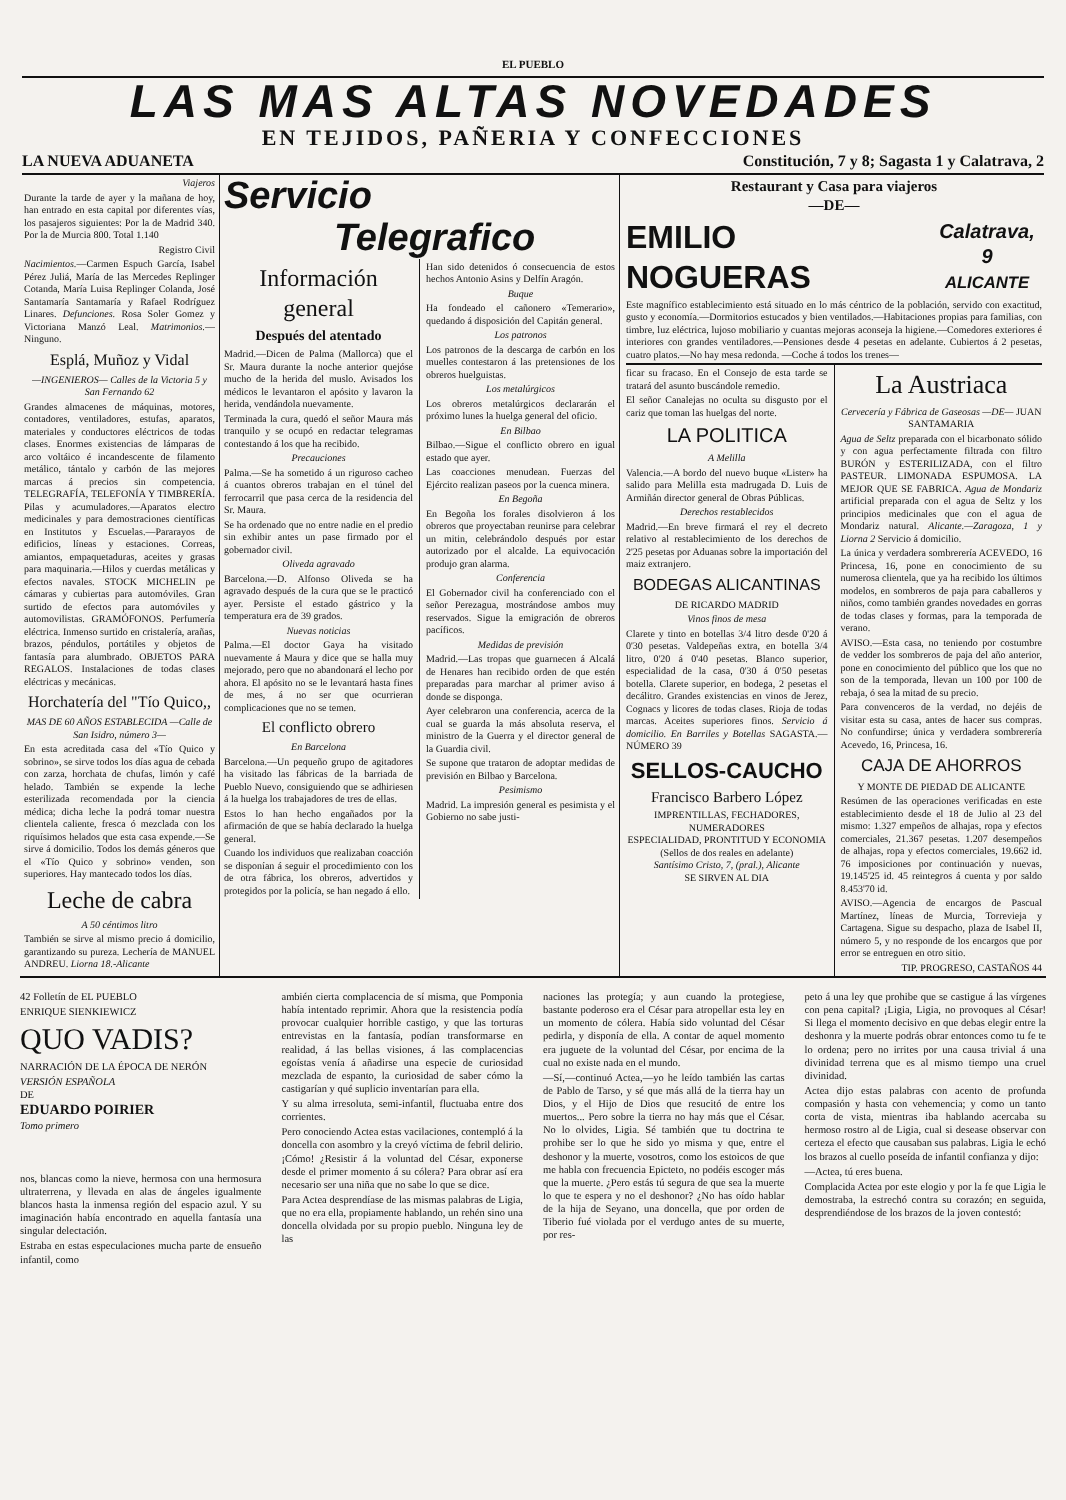EL PUEBLO
LAS MAS ALTAS NOVEDADES
EN TEJIDOS, PAÑERIA Y CONFECCIONES
LA NUEVA ADUANETA Constitución, 7 y 8; Sagasta 1 y Calatrava, 2
Viajeros
Durante la tarde de ayer y la mañana de hoy, han entrado en esta capital por diferentes vías, los pasajeros siguientes: Por la de Madrid 340. Por la de Murcia 800. Total 1.140
Registro Civil
Nacimientos.—Carmen Espuch García, Isabel Pérez Juliá, María de las Mercedes Replinger Cotanda, María Luisa Replinger Colanda, José Santamaría Santamaría y Rafael Rodríguez Linares. Defunciones. Rosa Soler Gomez y Victoriana Manzó Leal. Matrimonios.—Ninguno.
Esplá, Muñoz y Vidal
—INGENIEROS— Calles de la Victoria 5 y San Fernando 62
Grandes almacenes de máquinas, motores, contadores, ventiladores, estufas, aparatos, materiales y conductores eléctricos de todas clases. Enormes existencias de lámparas de arco voltáico é incandescente de filamento metálico, tántalo y carbón de las mejores marcas á precios sin competencia. TELEGRAFÍA, TELEFONÍA Y TIMBRERÍA. Pilas y acumuladores.—Aparatos electro medicinales y para demostraciones científicas en Institutos y Escuelas.—Pararayos de edificios, líneas y estaciones. Correas, amiantos, empaquetaduras, aceites y grasas para maquinaria.—Hilos y cuerdas metálicas y efectos navales. STOCK MICHELIN pe cámaras y cubiertas para automóviles. Gran surtido de efectos para automóviles y automovilistas. GRAMÓFONOS. Perfumería eléctrica. Inmenso surtido en cristalería, arañas, brazos, péndulos, portátiles y objetos de fantasía para alumbrado. OBJETOS PARA REGALOS. Instalaciones de todas clases eléctricas y mecánicas.
Horchatería del "Tío Quico,,
MAS DE 60 AÑOS ESTABLECIDA —Calle de San Isidro, número 3—
En esta acreditada casa del «Tío Quico y sobrino», se sirve todos los días agua de cebada con zarza, horchata de chufas, limón y café helado. También se expende la leche esterilizada recomendada por la ciencia médica; dicha leche la podrá tomar nuestra clientela caliente, fresca ó mezclada con los riquísimos helados que esta casa expende.—Se sirve á domicilio. Todos los demás géneros que el «Tío Quico y sobrino» venden, son superiores. Hay mantecado todos los días.
Leche de cabra
A 50 céntimos litro
También se sirve al mismo precio á domicilio, garantizando su pureza. Lechería de MANUEL ANDREU. Liorna 18.-Alicante
Servicio
Telegrafico
Información general
Después del atentado
Madrid.—Dicen de Palma (Mallorca) que el Sr. Maura durante la noche anterior quejóse mucho de la herida del muslo. Avisados los médicos le levantaron el apósito y lavaron la herida, vendándola nuevamente.
Terminada la cura, quedó el señor Maura más tranquilo y se ocupó en redactar telegramas contestando á los que ha recibido.
Precauciones
Palma.—Se ha sometido á un riguroso cacheo á cuantos obreros trabajan en el túnel del ferrocarril que pasa cerca de la residencia del Sr. Maura.
Se ha ordenado que no entre nadie en el predio sin exhibir antes un pase firmado por el gobernador civil.
Oliveda agravado
Barcelona.—D. Alfonso Oliveda se ha agravado después de la cura que se le practicó ayer. Persiste el estado gástrico y la temperatura era de 39 grados.
Nuevas noticias
Palma.—El doctor Gaya ha visitado nuevamente á Maura y dice que se halla muy mejorado, pero que no abandonará el lecho por ahora. El apósito no se le levantará hasta fines de mes, á no ser que ocurrieran complicaciones que no se temen.
El conflicto obrero
En Barcelona
Barcelona.—Un pequeño grupo de agitadores ha visitado las fábricas de la barriada de Pueblo Nuevo, consiguiendo que se adhiriesen á la huelga los trabajadores de tres de ellas.
Estos lo han hecho engañados por la afirmación de que se había declarado la huelga general.
Cuando los individuos que realizaban coacción se disponían á seguir el procedimiento con los de otra fábrica, los obreros, advertidos y protegidos por la policía, se han negado á ello.
Han sido detenidos ó consecuencia de estos hechos Antonio Asins y Delfín Aragón.
Buque
Ha fondeado el cañonero «Temerario», quedando á disposición del Capitán general.
Los patronos
Los patronos de la descarga de carbón en los muelles contestaron á las pretensiones de los obreros huelguistas.
Los metalúrgicos
Los obreros metalúrgicos declararán el próximo lunes la huelga general del oficio.
En Bilbao
Bilbao.—Sigue el conflicto obrero en igual estado que ayer.
Las coacciones menudean. Fuerzas del Ejército realizan paseos por la cuenca minera.
En Begoña
En Begoña los forales disolvieron á los obreros que proyectaban reunirse para celebrar un mitin, celebrándolo después por estar autorizado por el alcalde. La equivocación produjo gran alarma.
Conferencia
El Gobernador civil ha conferenciado con el señor Perezagua, mostrándose ambos muy reservados. Sigue la emigración de obreros pacíficos.
Medidas de previsión
Madrid.—Las tropas que guarnecen á Alcalá de Henares han recibido orden de que estén preparadas para marchar al primer aviso á donde se disponga.
Ayer celebraron una conferencia, acerca de la cual se guarda la más absoluta reserva, el ministro de la Guerra y el director general de la Guardia civil.
Se supone que trataron de adoptar medidas de previsión en Bilbao y Barcelona.
Pesimismo
Madrid. La impresión general es pesimista y el Gobierno no sabe justi-
Restaurant y Casa para viajeros
—DE—
EMILIO NOGUERAS Calatrava, 9
ALICANTE
Este magnífico establecimiento está situado en lo más céntrico de la población, servido con exactitud, gusto y economía.—Dormitorios estucados y bien ventilados.—Habitaciones propias para familias, con timbre, luz eléctrica, lujoso mobiliario y cuantas mejoras aconseja la higiene.—Comedores exteriores é interiores con grandes ventiladores.—Pensiones desde 4 pesetas en adelante. Cubiertos á 2 pesetas, cuatro platos.—No hay mesa redonda. —Coche á todos los trenes—
ficar su fracaso. En el Consejo de esta tarde se tratará del asunto buscándole remedio.
El señor Canalejas no oculta su disgusto por el cariz que toman las huelgas del norte.
LA POLITICA
A Melilla
Valencia.—A bordo del nuevo buque «Lister» ha salido para Melilla esta madrugada D. Luis de Armiñán director general de Obras Públicas.
Derechos restablecidos
Madrid.—En breve firmará el rey el decreto relativo al restablecimiento de los derechos de 2'25 pesetas por Aduanas sobre la importación del maiz extranjero.
BODEGAS ALICANTINAS
DE RICARDO MADRID
Vinos finos de mesa
Clarete y tinto en botellas 3/4 litro desde 0'20 á 0'30 pesetas. Valdepeñas extra, en botella 3/4 litro, 0'20 á 0'40 pesetas. Blanco superior, especialidad de la casa, 0'30 á 0'50 pesetas botella. Clarete superior, en bodega, 2 pesetas el decálitro. Grandes existencias en vinos de Jerez, Cognacs y licores de todas clases. Rioja de todas marcas. Aceites superiores finos. Servicio á domicilio. En Barriles y Botellas SAGASTA.—NÚMERO 39
SELLOS-CAUCHO
Francisco Barbero López
IMPRENTILLAS, FECHADORES, NUMERADORES
ESPECIALIDAD, PRONTITUD Y ECONOMIA
(Sellos de dos reales en adelante)
Santísimo Cristo, 7, (pral.), Alicante
SE SIRVEN AL DIA
La Austriaca
Cervecería y Fábrica de Gaseosas —DE— JUAN SANTAMARIA
Agua de Seltz preparada con el bicarbonato sólido y con agua perfectamente filtrada con filtro BURÓN y ESTERILIZADA, con el filtro PASTEUR. LIMONADA ESPUMOSA. LA MEJOR QUE SE FABRICA. Agua de Mondariz artificial preparada con el agua de Seltz y los principios medicinales que con el agua de Mondariz natural. Alicante.—Zaragoza, 1 y Liorna 2 Servicio á domicilio.
La única y verdadera sombrerería ACEVEDO, 16 Princesa, 16, pone en conocimiento de su numerosa clientela, que ya ha recibido los últimos modelos, en sombreros de paja para caballeros y niños, como también grandes novedades en gorras de todas clases y formas, para la temporada de verano.
AVISO.—Esta casa, no teniendo por costumbre de vedder los sombreros de paja del año anterior, pone en conocimiento del público que los que no son de la temporada, llevan un 100 por 100 de rebaja, ó sea la mitad de su precio.
Para convenceros de la verdad, no dejéis de visitar esta su casa, antes de hacer sus compras. No confundirse; única y verdadera sombrerería Acevedo, 16, Princesa, 16.
CAJA DE AHORROS
Y MONTE DE PIEDAD DE ALICANTE
Resúmen de las operaciones verificadas en este establecimiento desde el 18 de Julio al 23 del mismo: 1.327 empeños de alhajas, ropa y efectos comerciales, 21.367 pesetas. 1.207 desempeños de alhajas, ropa y efectos comerciales, 19.662 id. 76 imposiciones por continuación y nuevas, 19.145'25 id. 45 reintegros á cuenta y por saldo 8.453'70 id.
AVISO.—Agencia de encargos de Pascual Martínez, líneas de Murcia, Torrevieja y Cartagena. Sigue su despacho, plaza de Isabel II, número 5, y no responde de los encargos que por error se entreguen en otro sitio.
TIP. PROGRESO, CASTAÑOS 44
42 Folletín de EL PUEBLO
ENRIQUE SIENKIEWICZ
QUO VADIS?
NARRACIÓN DE LA ÉPOCA DE NERÓN
VERSIÓN ESPAÑOLA
DE
EDUARDO POIRIER
Tomo primero
nos, blancas como la nieve, hermosa con una hermosura ultraterrena, y llevada en alas de ángeles igualmente blancos hasta la inmensa región del espacio azul. Y su imaginación había encontrado en aquella fantasía una singular delectación.
Estraba en estas especulaciones mucha parte de ensueño infantil, como
ambién cierta complacencia de sí misma, que Pomponia había intentado reprimir. Ahora que la resistencia podía provocar cualquier horrible castigo, y que las torturas entrevistas en la fantasía, podían transformarse en realidad, á las bellas visiones, á las complacencias egoístas venía á añadirse una especie de curiosidad mezclada de espanto, la curiosidad de saber cómo la castigarían y qué suplicio inventarían para ella.
Y su alma irresoluta, semi-infantil, fluctuaba entre dos corrientes.
Pero conociendo Actea estas vacilaciones, contempló á la doncella con asombro y la creyó víctima de febril delirio. ¡Cómo! ¿Resistir á la voluntad del César, exponerse desde el primer momento á su cólera? Para obrar así era necesario ser una niña que no sabe lo que se dice.
Para Actea desprendíase de las mismas palabras de Ligia, que no era ella, propiamente hablando, un rehén sino una doncella olvidada por su propio pueblo. Ninguna ley de las
naciones las protegía; y aun cuando la protegiese, bastante poderoso era el César para atropellar esta ley en un momento de cólera. Había sido voluntad del César pedirla, y disponía de ella. A contar de aquel momento era juguete de la voluntad del César, por encima de la cual no existe nada en el mundo.
—Sí,—continuó Actea,—yo he leído también las cartas de Pablo de Tarso, y sé que más allá de la tierra hay un Dios, y el Hijo de Dios que resucitó de entre los muertos... Pero sobre la tierra no hay más que el César. No lo olvides, Ligia. Sé también que tu doctrina te prohibe ser lo que he sido yo misma y que, entre el deshonor y la muerte, vosotros, como los estoicos de que me habla con frecuencia Epicteto, no podéis escoger más que la muerte. ¿Pero estás tú segura de que sea la muerte lo que te espera y no el deshonor? ¿No has oído hablar de la hija de Seyano, una doncella, que por orden de Tiberio fué violada por el verdugo antes de su muerte, por res-
peto á una ley que prohibe que se castigue á las vírgenes con pena capital? ¡Ligia, Ligia, no provoques al César! Si llega el momento decisivo en que debas elegir entre la deshonra y la muerte podrás obrar entonces como tu fe te lo ordena; pero no irrites por una causa trivial á una divinidad terrena que es al mismo tiempo una cruel divinidad.
Actea dijo estas palabras con acento de profunda compasión y hasta con vehemencia; y como un tanto corta de vista, mientras iba hablando acercaba su hermoso rostro al de Ligia, cual si desease observar con certeza el efecto que causaban sus palabras. Ligia le echó los brazos al cuello poseída de infantil confianza y dijo:
—Actea, tú eres buena.
Complacida Actea por este elogio y por la fe que Ligia le demostraba, la estrechó contra su corazón; en seguida, desprendiéndose de los brazos de la joven contestó: